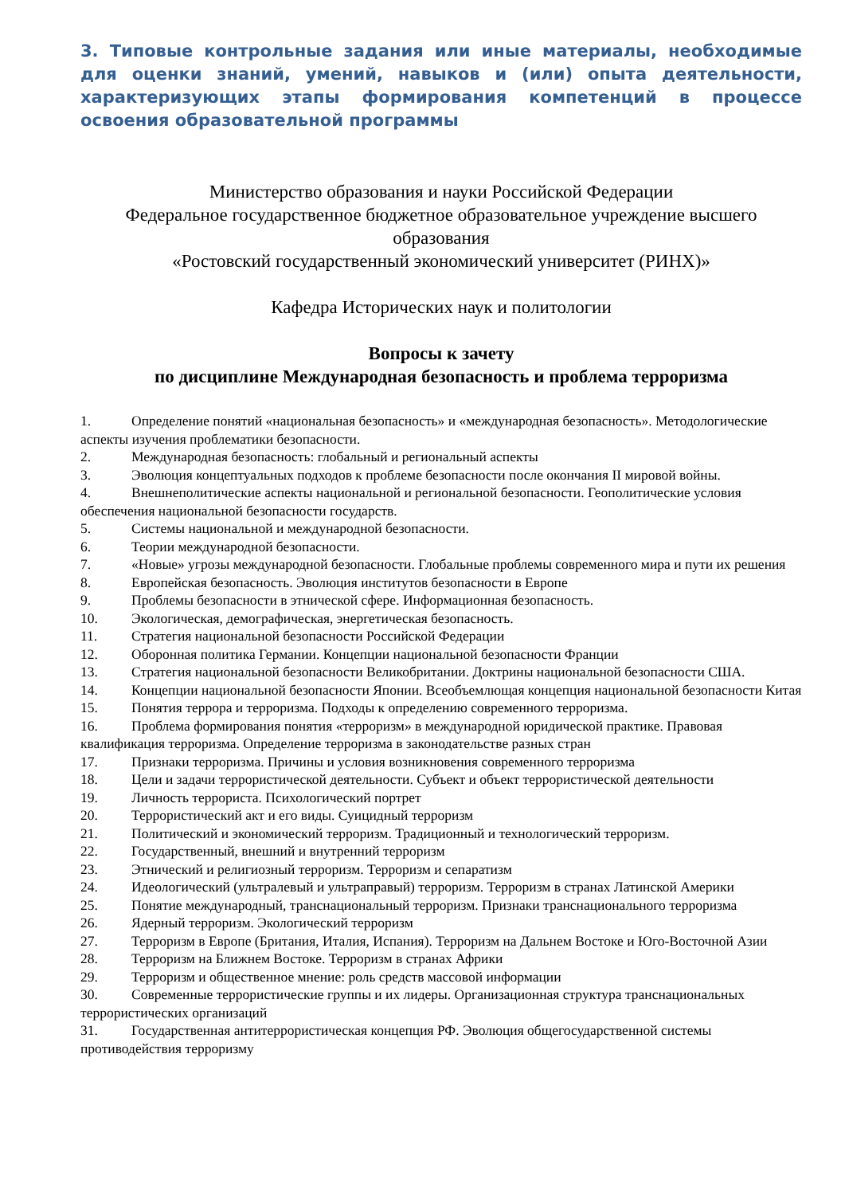3. Типовые контрольные задания или иные материалы, необходимые для оценки знаний, умений, навыков и (или) опыта деятельности, характеризующих этапы формирования компетенций в процессе освоения образовательной программы
Министерство образования и науки Российской Федерации
Федеральное государственное бюджетное образовательное учреждение высшего образования
«Ростовский государственный экономический университет (РИНХ)»
Кафедра Исторических наук и политологии
Вопросы к зачету
по дисциплине Международная безопасность и проблема терроризма
1. Определение понятий «национальная безопасность» и «международная безопасность». Методологические аспекты изучения проблематики безопасности.
2. Международная безопасность: глобальный и региональный аспекты
3. Эволюция концептуальных подходов к проблеме безопасности после окончания II мировой войны.
4. Внешнеполитические аспекты национальной и региональной безопасности. Геополитические условия обеспечения национальной безопасности государств.
5. Системы национальной и международной безопасности.
6. Теории международной безопасности.
7. «Новые» угрозы международной безопасности. Глобальные проблемы современного мира и пути их решения
8. Европейская безопасность. Эволюция институтов безопасности в Европе
9. Проблемы безопасности в этнической сфере. Информационная безопасность.
10. Экологическая, демографическая, энергетическая безопасность.
11. Стратегия национальной безопасности Российской Федерации
12. Оборонная политика Германии. Концепции национальной безопасности Франции
13. Стратегия национальной безопасности Великобритании. Доктрины национальной безопасности США.
14. Концепции национальной безопасности Японии. Всеобъемлющая концепция национальной безопасности Китая
15. Понятия террора и терроризма. Подходы к определению современного терроризма.
16. Проблема формирования понятия «терроризм» в международной юридической практике. Правовая квалификация терроризма. Определение терроризма в законодательстве разных стран
17. Признаки терроризма. Причины и условия возникновения современного терроризма
18. Цели и задачи террористической деятельности. Субъект и объект террористической деятельности
19. Личность террориста. Психологический портрет
20. Террористический акт и его виды. Суицидный терроризм
21. Политический и экономический терроризм. Традиционный и технологический терроризм.
22. Государственный, внешний и внутренний терроризм
23. Этнический и религиозный терроризм. Терроризм и сепаратизм
24. Идеологический (ультралевый и ультраправый) терроризм. Терроризм в странах Латинской Америки
25. Понятие международный, транснациональный терроризм. Признаки транснационального терроризма
26. Ядерный терроризм. Экологический терроризм
27. Терроризм в Европе (Британия, Италия, Испания). Терроризм на Дальнем Востоке и Юго-Восточной Азии
28. Терроризм на Ближнем Востоке. Терроризм в странах Африки
29. Терроризм и общественное мнение: роль средств массовой информации
30. Современные террористические группы и их лидеры. Организационная структура транснациональных террористических организаций
31. Государственная антитеррористическая концепция РФ. Эволюция общегосударственной системы противодействия терроризму